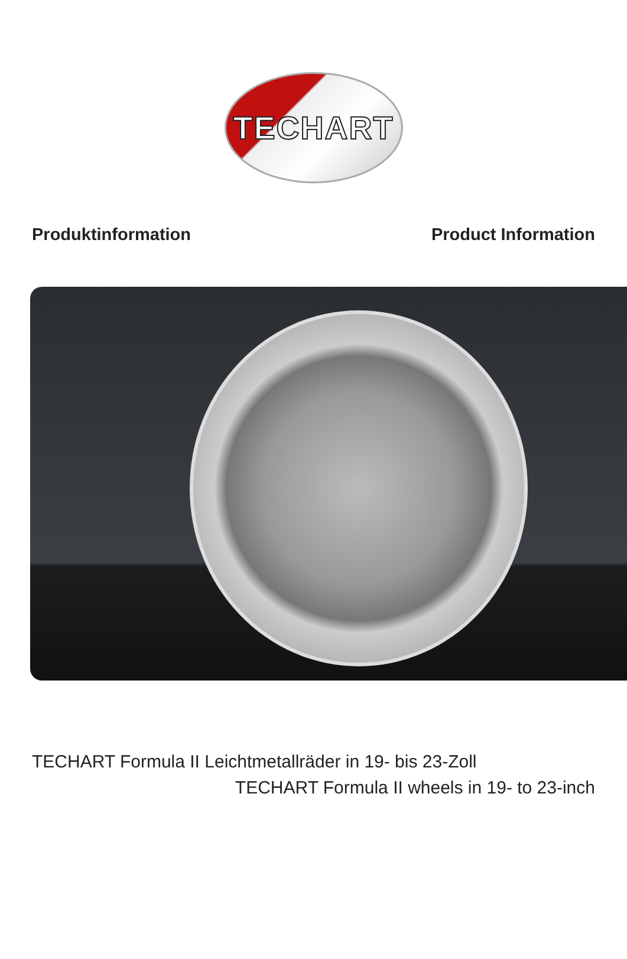TECHART
Produktinformation Product Information
TECHART Formula II Leichtmetallräder in 19- bis 23-Zoll
TECHART Formula II wheels in 19- to 23-inch